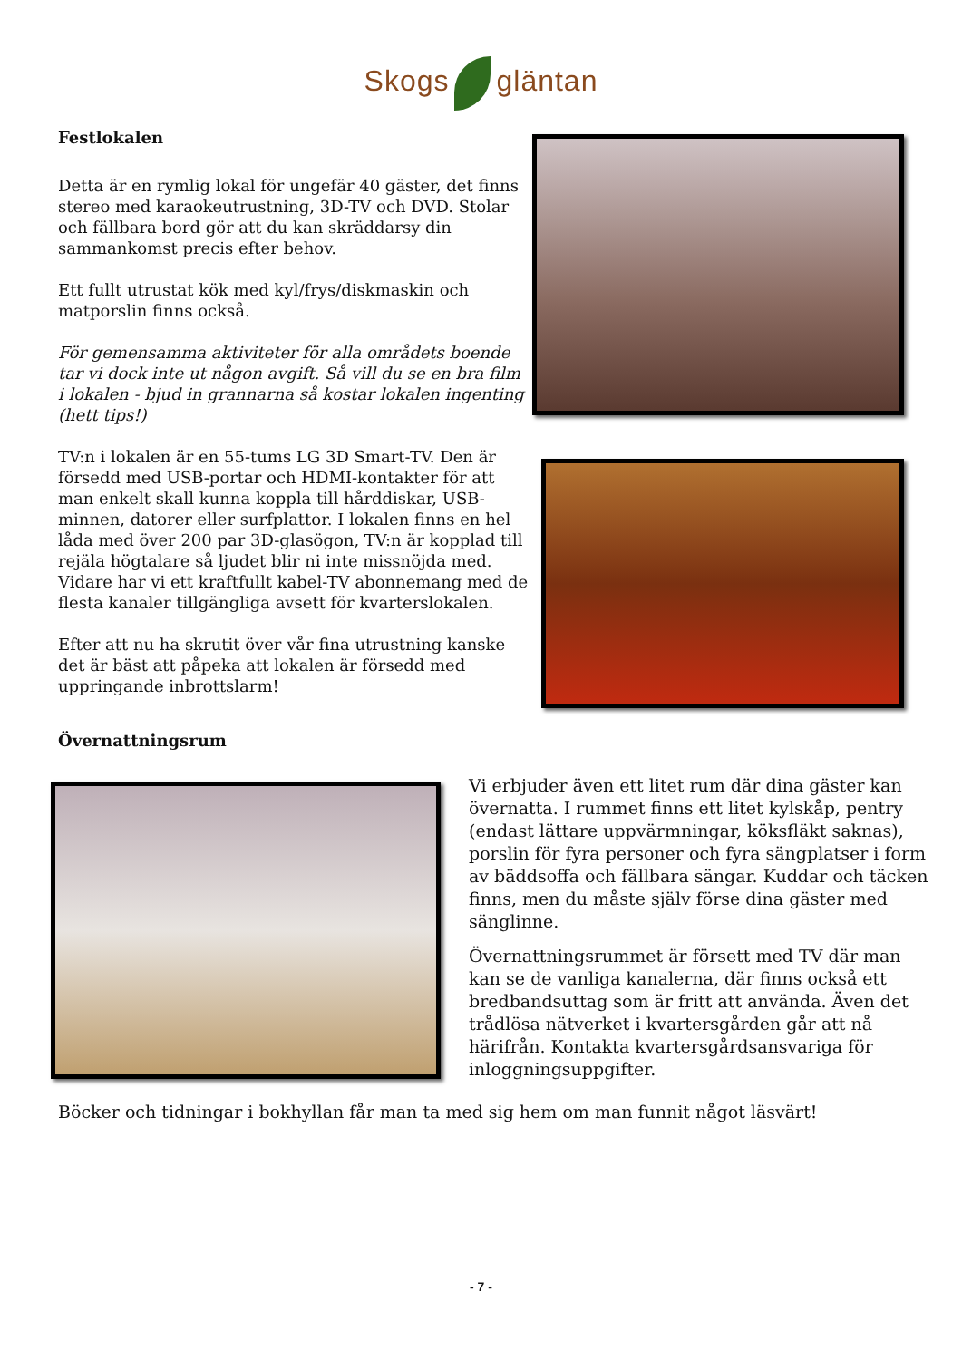Skogs gläntan
Festlokalen
Detta är en rymlig lokal för ungefär 40 gäster, det finns stereo med karaokeutrustning, 3D-TV och DVD. Stolar och fällbara bord gör att du kan skräddarsy din sammankomst precis efter behov.
Ett fullt utrustat kök med kyl/frys/diskmaskin och matporslin finns också.
För gemensamma aktiviteter för alla områdets boende tar vi dock inte ut någon avgift. Så vill du se en bra film i lokalen - bjud in grannarna så kostar lokalen ingenting (hett tips!)
TV:n i lokalen är en 55-tums LG 3D Smart-TV. Den är försedd med USB-portar och HDMI-kontakter för att man enkelt skall kunna koppla till hårddiskar, USB-minnen, datorer eller surfplattor. I lokalen finns en hel låda med över 200 par 3D-glasögon, TV:n är kopplad till rejäla högtalare så ljudet blir ni inte missnöjda med. Vidare har vi ett kraftfullt kabel-TV abonnemang med de flesta kanaler tillgängliga avsett för kvarterslokalen.
Efter att nu ha skrutit över vår fina utrustning kanske det är bäst att påpeka att lokalen är försedd med uppringande inbrottslarm!
Övernattningsrum
Vi erbjuder även ett litet rum där dina gäster kan övernatta. I rummet finns ett litet kylskåp, pentry (endast lättare uppvärmningar, köksfläkt saknas), porslin för fyra personer och fyra sängplatser i form av bäddsoffa och fällbara sängar. Kuddar och täcken finns, men du måste själv förse dina gäster med sänglinne.
Övernattningsrummet är försett med TV där man kan se de vanliga kanalerna, där finns också ett bredbandsuttag som är fritt att använda. Även det trådlösa nätverket i kvartersgården går att nå härifrån. Kontakta kvartersgårdsansvariga för inloggningsuppgifter.
Böcker och tidningar i bokhyllan får man ta med sig hem om man funnit något läsvärt!
- 7 -